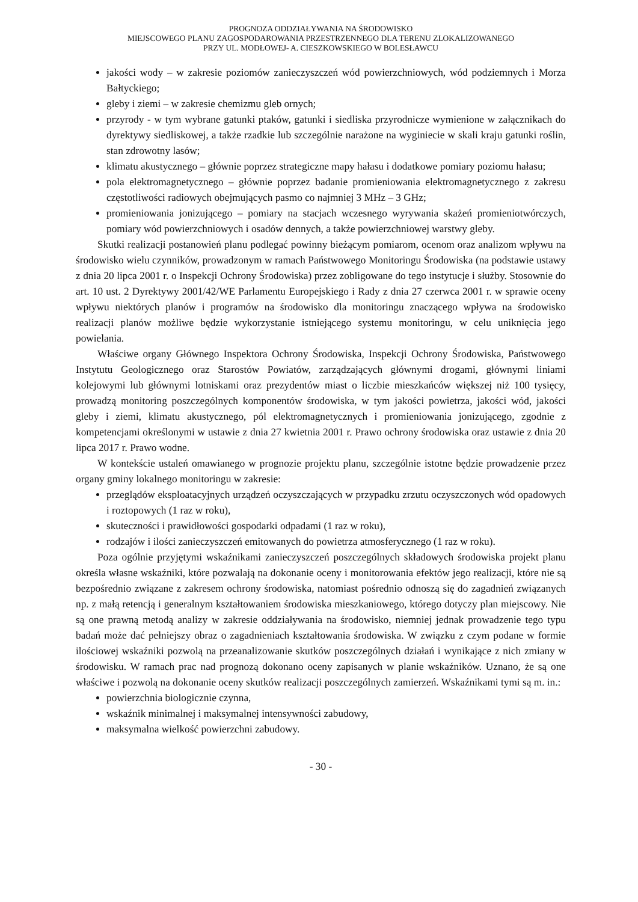PROGNOZA ODDZIAŁYWANIA NA ŚRODOWISKO
MIEJSCOWEGO PLANU ZAGOSPODAROWANIA PRZESTRZENNEGO DLA TERENU ZLOKALIZOWANEGO
PRZY UL. MODŁOWEJ- A. CIESZKOWSKIEGO W BOLESŁAWCU
jakości wody – w zakresie poziomów zanieczyszczeń wód powierzchniowych, wód podziemnych i Morza Bałtyckiego;
gleby i ziemi – w zakresie chemizmu gleb ornych;
przyrody - w tym wybrane gatunki ptaków, gatunki i siedliska przyrodnicze wymienione w załącznikach do dyrektywy siedliskowej, a także rzadkie lub szczególnie narażone na wyginiecie w skali kraju gatunki roślin, stan zdrowotny lasów;
klimatu akustycznego – głównie poprzez strategiczne mapy hałasu i dodatkowe pomiary poziomu hałasu;
pola elektromagnetycznego – głównie poprzez badanie promieniowania elektromagnetycznego z zakresu częstotliwości radiowych obejmujących pasmo co najmniej 3 MHz – 3 GHz;
promieniowania jonizującego – pomiary na stacjach wczesnego wyrywania skażeń promieniotwórczych, pomiary wód powierzchniowych i osadów dennych, a także powierzchniowej warstwy gleby.
Skutki realizacji postanowień planu podlegać powinny bieżącym pomiarom, ocenom oraz analizom wpływu na środowisko wielu czynników, prowadzonym w ramach Państwowego Monitoringu Środowiska (na podstawie ustawy z dnia 20 lipca 2001 r. o Inspekcji Ochrony Środowiska) przez zobligowane do tego instytucje i służby. Stosownie do art. 10 ust. 2 Dyrektywy 2001/42/WE Parlamentu Europejskiego i Rady z dnia 27 czerwca 2001 r. w sprawie oceny wpływu niektórych planów i programów na środowisko dla monitoringu znaczącego wpływa na środowisko realizacji planów możliwe będzie wykorzystanie istniejącego systemu monitoringu, w celu uniknięcia jego powielania.
Właściwe organy Głównego Inspektora Ochrony Środowiska, Inspekcji Ochrony Środowiska, Państwowego Instytutu Geologicznego oraz Starostów Powiatów, zarządzających głównymi drogami, głównymi liniami kolejowymi lub głównymi lotniskami oraz prezydentów miast o liczbie mieszkańców większej niż 100 tysięcy, prowadzą monitoring poszczególnych komponentów środowiska, w tym jakości powietrza, jakości wód, jakości gleby i ziemi, klimatu akustycznego, pól elektromagnetycznych i promieniowania jonizującego, zgodnie z kompetencjami określonymi w ustawie z dnia 27 kwietnia 2001 r. Prawo ochrony środowiska oraz ustawie z dnia 20 lipca 2017 r. Prawo wodne.
W kontekście ustaleń omawianego w prognozie projektu planu, szczególnie istotne będzie prowadzenie przez organy gminy lokalnego monitoringu w zakresie:
przeglądów eksploatacyjnych urządzeń oczyszczających w przypadku zrzutu oczyszczonych wód opadowych i roztopowych (1 raz w roku),
skuteczności i prawidłowości gospodarki odpadami (1 raz w roku),
rodzajów i ilości zanieczyszczeń emitowanych do powietrza atmosferycznego (1 raz w roku).
Poza ogólnie przyjętymi wskaźnikami zanieczyszczeń poszczególnych składowych środowiska projekt planu określa własne wskaźniki, które pozwalają na dokonanie oceny i monitorowania efektów jego realizacji, które nie są bezpośrednio związane z zakresem ochrony środowiska, natomiast pośrednio odnoszą się do zagadnień związanych np. z małą retencją i generalnym kształtowaniem środowiska mieszkaniowego, którego dotyczy plan miejscowy. Nie są one prawną metodą analizy w zakresie oddziaływania na środowisko, niemniej jednak prowadzenie tego typu badań może dać pełniejszy obraz o zagadnieniach kształtowania środowiska. W związku z czym podane w formie ilościowej wskaźniki pozwolą na przeanalizowanie skutków poszczególnych działań i wynikające z nich zmiany w środowisku. W ramach prac nad prognozą dokonano oceny zapisanych w planie wskaźników. Uznano, że są one właściwe i pozwolą na dokonanie oceny skutków realizacji poszczególnych zamierzeń. Wskaźnikami tymi są m. in.:
powierzchnia biologicznie czynna,
wskaźnik minimalnej i maksymalnej intensywności zabudowy,
maksymalna wielkość powierzchni zabudowy.
- 30 -